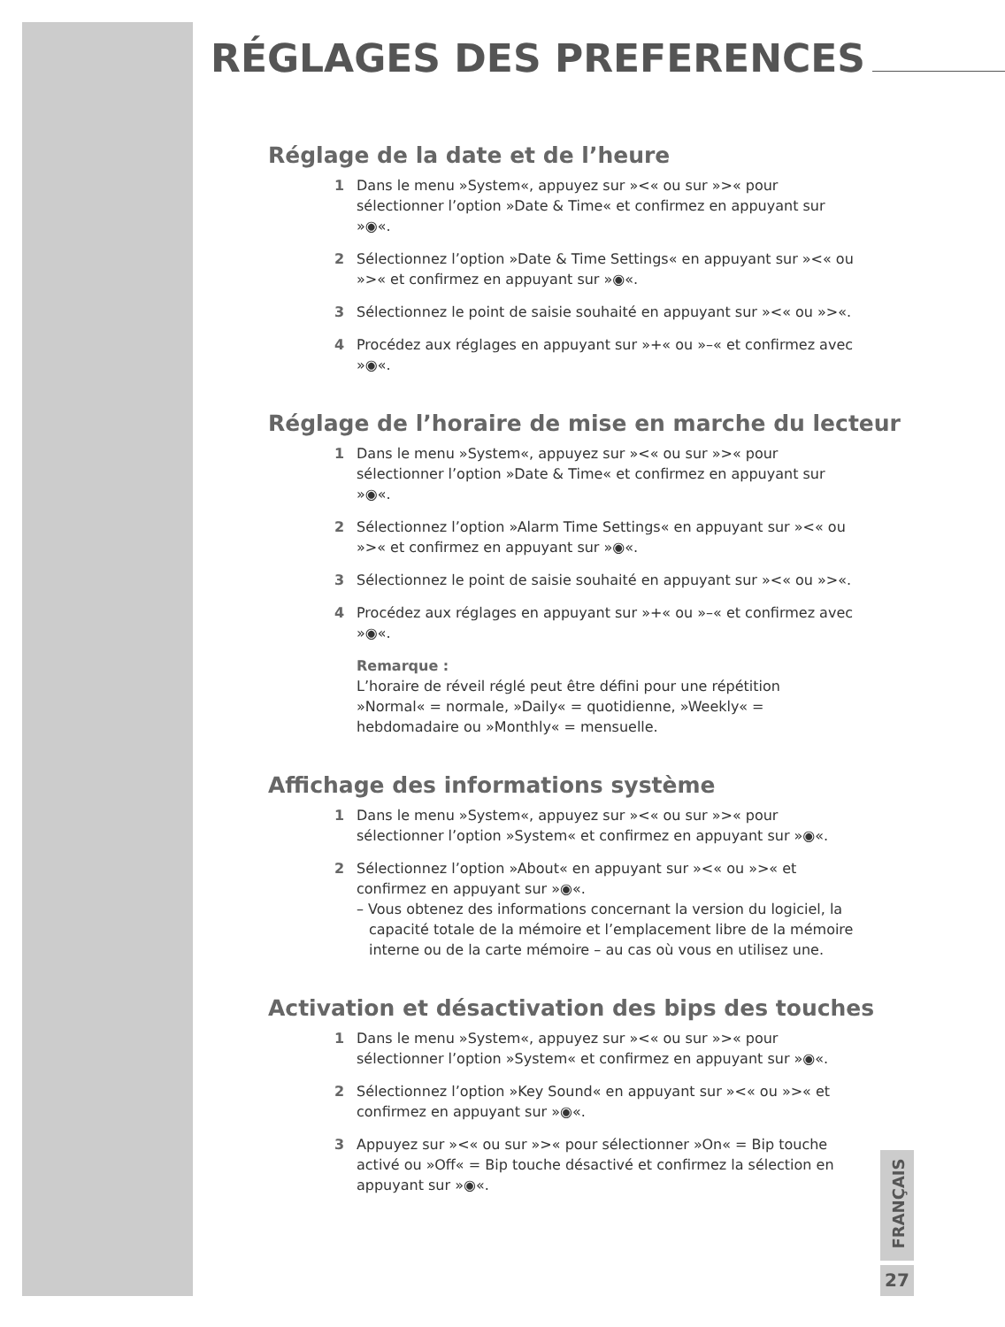RÉGLAGES DES PREFERENCES
Réglage de la date et de l’heure
1 Dans le menu »System«, appuyez sur »<« ou sur »>« pour sélectionner l’option »Date & Time« et confirmez en appuyant sur »◉«.
2 Sélectionnez l’option »Date & Time Settings« en appuyant sur »<« ou »>« et confirmez en appuyant sur »◉«.
3 Sélectionnez le point de saisie souhaité en appuyant sur »<« ou »>«.
4 Procédez aux réglages en appuyant sur »+« ou »–« et confirmez avec »◉«.
Réglage de l’horaire de mise en marche du lecteur
1 Dans le menu »System«, appuyez sur »<« ou sur »>« pour sélectionner l’option »Date & Time« et confirmez en appuyant sur »◉«.
2 Sélectionnez l’option »Alarm Time Settings« en appuyant sur »<« ou »>« et confirmez en appuyant sur »◉«.
3 Sélectionnez le point de saisie souhaité en appuyant sur »<« ou »>«.
4 Procédez aux réglages en appuyant sur »+« ou »–« et confirmez avec »◉«.
Remarque :
L’horaire de réveil réglé peut être défini pour une répétition »Normal« = normale, »Daily« = quotidienne, »Weekly« = hebdomadaire ou »Monthly« = mensuelle.
Affichage des informations système
1 Dans le menu »System«, appuyez sur »<« ou sur »>« pour sélectionner l’option »System« et confirmez en appuyant sur »◉«.
2 Sélectionnez l’option »About« en appuyant sur »<« ou »>« et confirmez en appuyant sur »◉«.
– Vous obtenez des informations concernant la version du logiciel, la capacité totale de la mémoire et l’emplacement libre de la mémoire interne ou de la carte mémoire – au cas où vous en utilisez une.
Activation et désactivation des bips des touches
1 Dans le menu »System«, appuyez sur »<« ou sur »>« pour sélectionner l’option »System« et confirmez en appuyant sur »◉«.
2 Sélectionnez l’option »Key Sound« en appuyant sur »<« ou »>« et confirmez en appuyant sur »◉«.
3 Appuyez sur »<« ou sur »>« pour sélectionner »On« = Bip touche activé ou »Off« = Bip touche désactivé et confirmez la sélection en appuyant sur »◉«.
FRANÇAIS
27